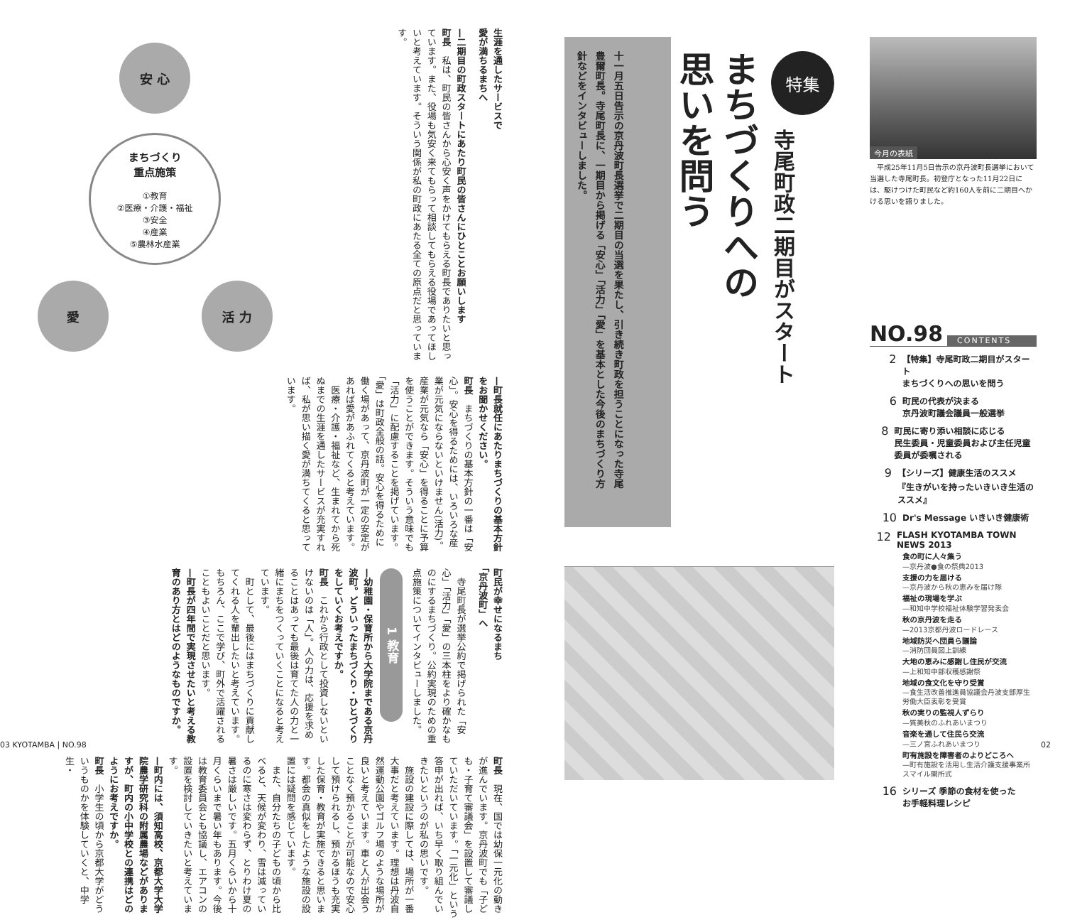今月の表紙
平成25年11月5日告示の京丹波町長選挙において当選した寺尾町長。初登庁となった11月22日には、駆けつけた町民など約160人を前に二期目へかける思いを語りました。
NO.98 CONTENTS
2 【特集】寺尾町政二期目がスタート
まちづくりへの思いを問う
6 町民の代表が決まる
京丹波町議会議員一般選挙
8 町民に寄り添い相談に応じる
民生委員・児童委員および主任児童委員が委嘱される
9 【シリーズ】健康生活のススメ
『生きがいを持ったいきいき生活のススメ』
10 Dr's Message いきいき健康術
12 FLASH KYOTAMBA TOWN NEWS 2013
食の町に人々集う
—京丹波●食の祭典2013
支援の力を届ける
—京丹波から秋の恵みを届け隊
福祉の現場を学ぶ
—和知中学校福祉体験学習発表会
秋の京丹波を走る
—2013京都丹波ロードレース
地域防災へ団員ら議論
—消防団員図上訓練
大地の恵みに感謝し住民が交流
—上和知中部収穫感謝祭
地域の食文化を守り受賞
—食生活改善推進員協議会丹波支部厚生労働大臣表彰を受賞
秋の実りの監視人ずらり
—質美秋のふれあいまつり
音楽を通して住民ら交流
—三ノ宮ふれあいまつり
町有施設を障害者のよりどころへ
—町有施設を活用し生活介護支援事業所スマイル開所式
16 シリーズ 季節の食材を使った
お手軽料理レシピ
特集
寺尾町政二期目がスタート
まちづくりへの
思いを問う
十一月五日告示の京丹波町長選挙で二期目の当選を果たし、引き続き町政を担うことになった寺尾豊爾町長。寺尾町長に、一期目から掲げる「安心」「活力」「愛」を基本とした今後のまちづくり方針などをインタビューしました。
02
生涯を通したサービスで
愛が満ちるまちへ
—二期目の町政スタートにあたり町民の皆さんにひとことお願いします
町長　私は、町民の皆さんから心安く声をかけてもらえる町長でありたいと思っています。また、役場も気安く来てもらって相談してもらえる役場であってほしいと考えています。そういう関係が私の町政にあたる全ての原点だと思っています。
安 心
まちづくり
重点施策
①教育
②医療・介護・福祉
③安全
④産業
⑤農林水産業
活 力
愛
—町長就任にあたりまちづくりの基本方針をお聞かせください。
町長　まちづくりの基本方針の一番は「安心」。安心を得るためには、いろいろな産業が元気にならないといけません(活力)。産業が元気なら「安心」を得ることに予算を使うことができます。そういう意味でも「活力」に配慮することを掲げています。「愛」は町政全般の話。安心を得るために働く場があって、京丹波町が一定の安定があれば愛があふれてくると考えています。
　医療・介護・福祉など、生まれてから死ぬまでの生涯を通したサービスが充実すれば、私が思い描く愛が満ちてくると思っています。
町民が幸せになるまち
「京丹波町」へ
　寺尾町長が選挙公約で掲げられた「安心」「活力」「愛」の三本柱をより確かなものにするまちづくり。公約実現のための重点施策についてインタビューしました。
1 教育
—幼稚園・保育所から大学院まである京丹波町。どういったまちづくり・ひとづくりをしていくお考えですか。
町長　これから行政として投資しないといけないのは「人」。人の力は、応援を求めることはあっても最後は育てた人の力と一緒にまちをつくっていくことになると考えています。
　町として、最後にはまちづくりに貢献してくれる人を輩出したいと考えています。もちろん、ここで学び、町外で活躍されることもよいことだと思います。
—町長が四年間で実現させたいと考える教育のあり方とはどのようなものですか。
町長　現在、国では幼保一元化の動きが進んでいます。京丹波町でも「子ども・子育て審議会」を設置して審議していただいています。「一元化」という答申が出れば、いち早く取り組んでいきたいというのが私の思いです。
　施設の建設に際しては、場所が一番大事だと考えています。理想は丹波自然運動公園やゴルフ場のような場所が良いと考えています。車と人が出会うことなく預かることが可能なので安心して預けられるし、預かるほうも充実した保育・教育が実施できると思います。都会の真似をしたような施設の設置には疑問を感じています。
　また、自分たちの子どもの頃から比べると、天候が変わり、雪は減っているのに寒さは変わらず、とりわけ夏の暑さは厳しいです。五月くらいから十月くらいまで暑い年もあります。今後は教育委員会とも協議し、エアコンの設置を検討していきたいと考えています。
—町内には、須知高校、京都大学大学院農学研究科の附属農場などがありますが、町内の小中学校との連携はどのようにお考えですか。
町長　小学生の頃から京都大学がどういうものかを体験していくと、中学生・
03 KYOTAMBA | NO.98